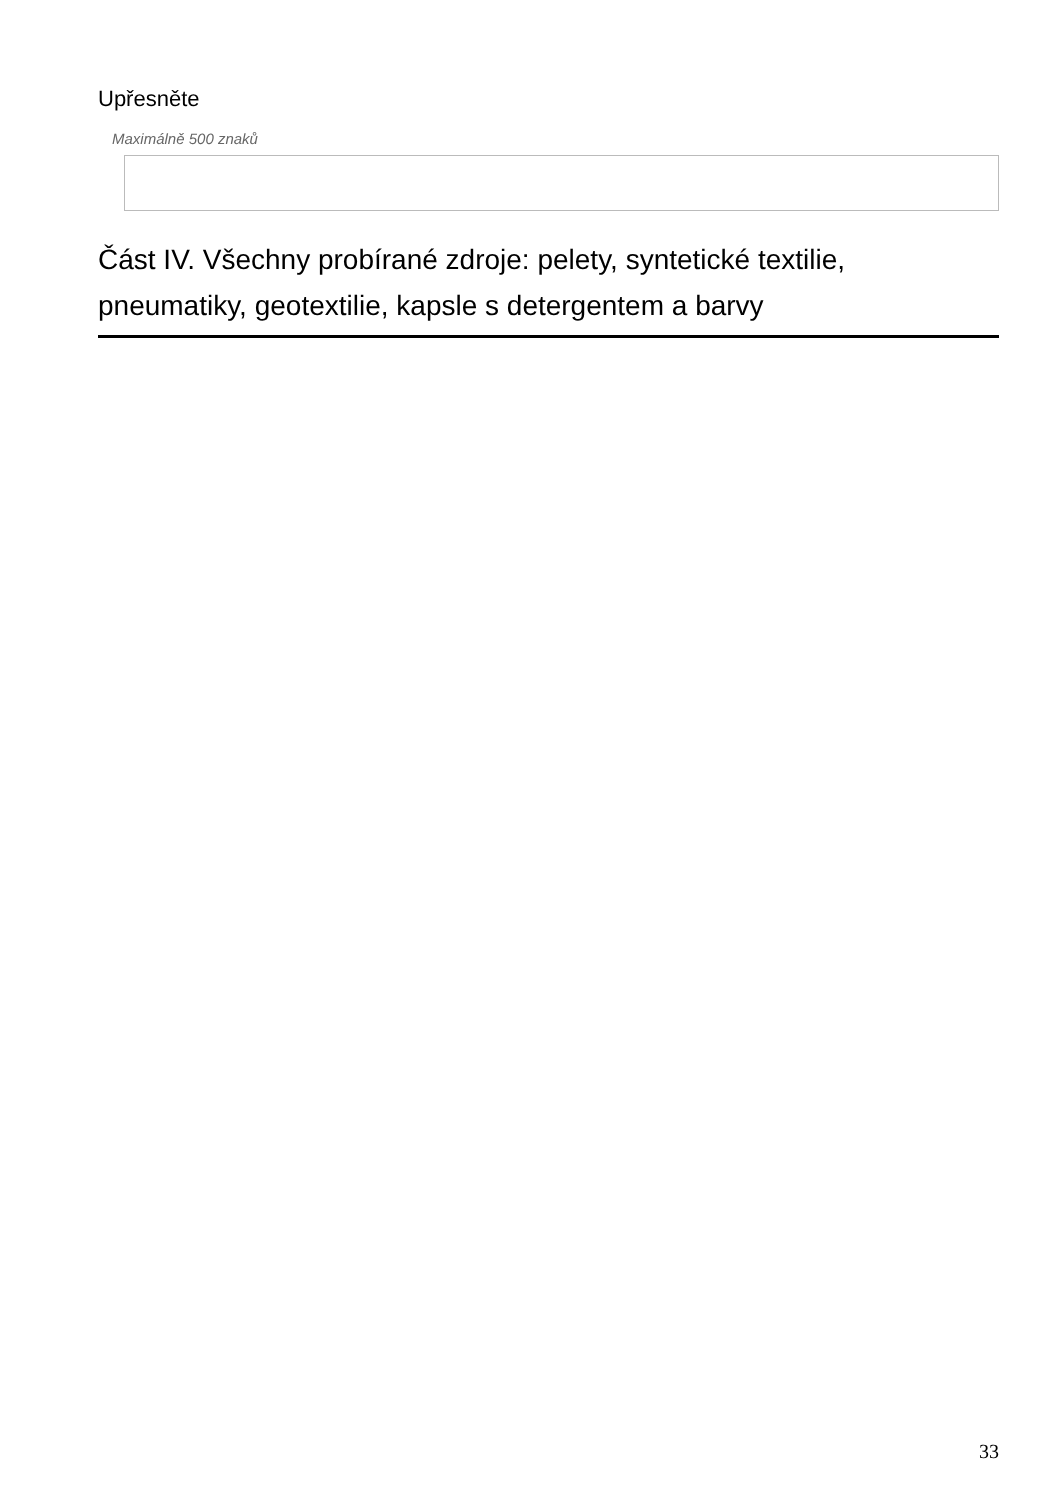Upřesněte
Maximálně 500 znaků
Část IV. Všechny probírané zdroje: pelety, syntetické textilie, pneumatiky, geotextilie, kapsle s detergentem a barvy
33